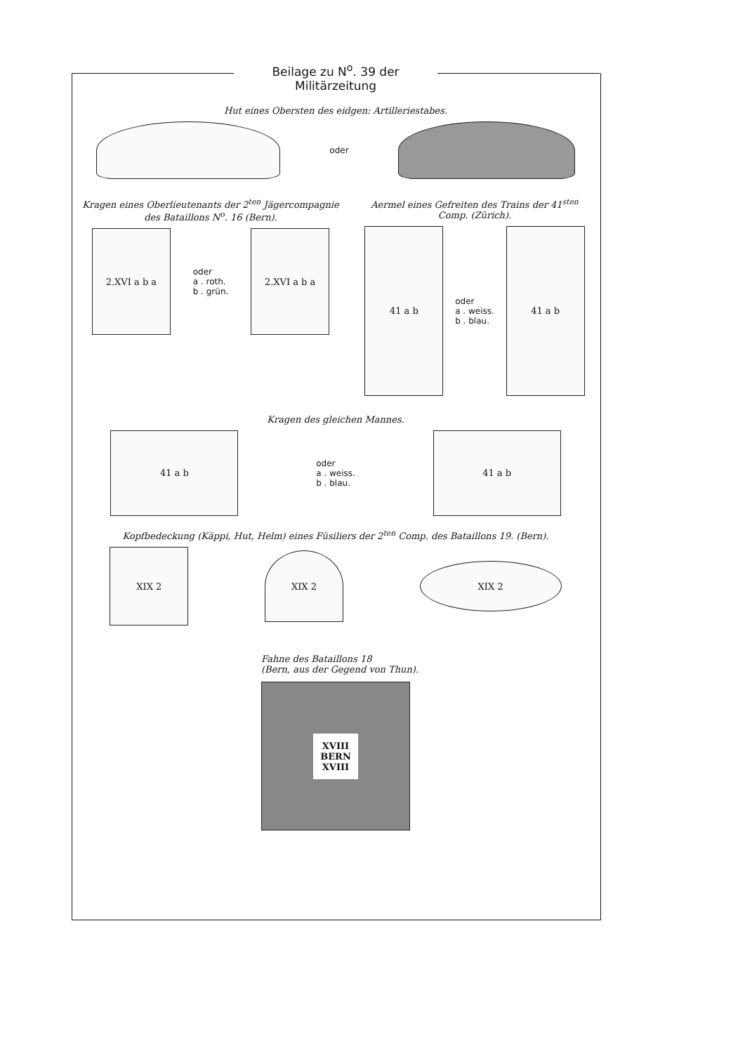Beilage zu N<sup>o</sup>. 39 der Militärzeitung
Hut eines Obersten des eidgen: Artilleriestabes.
oder
Kragen eines Oberlieutenants der 2<sup>ten</sup> Jägercompagnie des Bataillons N<sup>o</sup>. 16 (Bern).
2.XVI a b a
oder
a . roth.
b . grün.
2.XVI a b a
Aermel eines Gefreiten des Trains der 41<sup>sten</sup> Comp. (Zürich).
41 a b
oder
a . weiss.
b . blau.
41 a b
Kragen des gleichen Mannes.
41 a b
oder
a . weiss.
b . blau.
41 a b
Kopfbedeckung (Käppi, Hut, Helm) eines Füsiliers der 2<sup>ten</sup> Comp. des Bataillons 19. (Bern).
XIX 2
XIX 2
XIX 2
Fahne des Bataillons 18
(Bern, aus der Gegend von Thun).
XVIII
BERN
XVIII